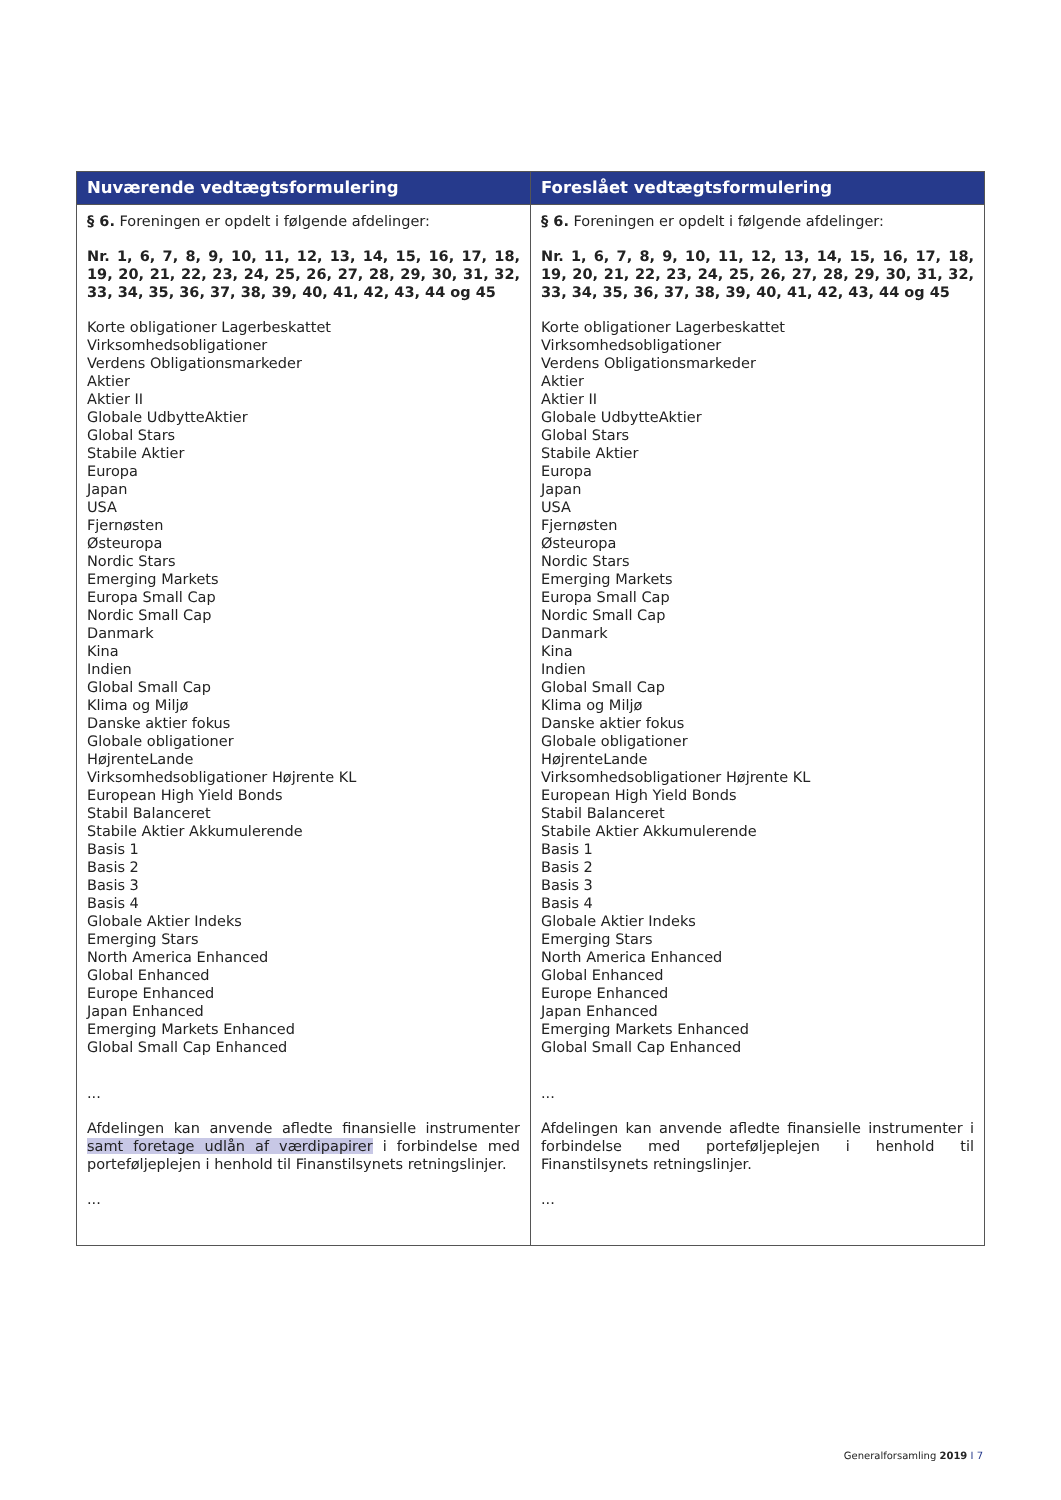| Nuværende vedtægtsformulering | Foreslået vedtægtsformulering |
| --- | --- |
| § 6. Foreningen er opdelt i følgende afdelinger: Nr. 1, 6, 7, 8, 9, 10, 11, 12, 13, 14, 15, 16, 17, 18, 19, 20, 21, 22, 23, 24, 25, 26, 27, 28, 29, 30, 31, 32, 33, 34, 35, 36, 37, 38, 39, 40, 41, 42, 43, 44 og 45 Korte obligationer Lagerbeskattet Virksomhedsobligationer Verdens Obligationsmarkeder Aktier Aktier II Globale UdbytteAktier Global Stars Stabile Aktier Europa Japan USA Fjernøsten Østeuropa Nordic Stars Emerging Markets Europa Small Cap Nordic Small Cap Danmark Kina Indien Global Small Cap Klima og Miljø Danske aktier fokus Globale obligationer HøjrenteLande Virksomhedsobligationer Højrente KL European High Yield Bonds Stabil Balanceret Stabile Aktier Akkumulerende Basis 1 Basis 2 Basis 3 Basis 4 Globale Aktier Indeks Emerging Stars North America Enhanced Global Enhanced Europe Enhanced Japan Enhanced Emerging Markets Enhanced Global Small Cap Enhanced ... Afdelingen kan anvende afledte finansielle instrumenter samt foretage udlån af værdipapirer i forbindelse med porteføljeplejen i henhold til Finanstilsynets retningslinjer. ... | § 6. Foreningen er opdelt i følgende afdelinger: Nr. 1, 6, 7, 8, 9, 10, 11, 12, 13, 14, 15, 16, 17, 18, 19, 20, 21, 22, 23, 24, 25, 26, 27, 28, 29, 30, 31, 32, 33, 34, 35, 36, 37, 38, 39, 40, 41, 42, 43, 44 og 45 Korte obligationer Lagerbeskattet Virksomhedsobligationer Verdens Obligationsmarkeder Aktier Aktier II Globale UdbytteAktier Global Stars Stabile Aktier Europa Japan USA Fjernøsten Østeuropa Nordic Stars Emerging Markets Europa Small Cap Nordic Small Cap Danmark Kina Indien Global Small Cap Klima og Miljø Danske aktier fokus Globale obligationer HøjrenteLande Virksomhedsobligationer Højrente KL European High Yield Bonds Stabil Balanceret Stabile Aktier Akkumulerende Basis 1 Basis 2 Basis 3 Basis 4 Globale Aktier Indeks Emerging Stars North America Enhanced Global Enhanced Europe Enhanced Japan Enhanced Emerging Markets Enhanced Global Small Cap Enhanced ... Afdelingen kan anvende afledte finansielle instrumenter i forbindelse med porteføljeplejen i henhold til Finanstilsynets retningslinjer. ... |
Generalforsamling 2019 I 7